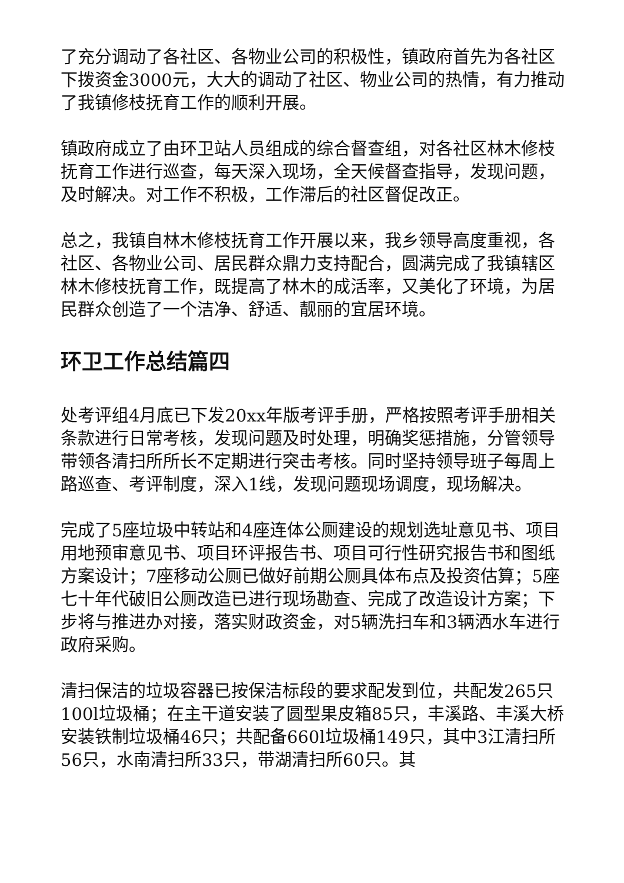了充分调动了各社区、各物业公司的积极性，镇政府首先为各社区下拨资金3000元，大大的调动了社区、物业公司的热情，有力推动了我镇修枝抚育工作的顺利开展。
镇政府成立了由环卫站人员组成的综合督查组，对各社区林木修枝抚育工作进行巡查，每天深入现场，全天候督查指导，发现问题，及时解决。对工作不积极，工作滞后的社区督促改正。
总之，我镇自林木修枝抚育工作开展以来，我乡领导高度重视，各社区、各物业公司、居民群众鼎力支持配合，圆满完成了我镇辖区林木修枝抚育工作，既提高了林木的成活率，又美化了环境，为居民群众创造了一个洁净、舒适、靓丽的宜居环境。
环卫工作总结篇四
处考评组4月底已下发20xx年版考评手册，严格按照考评手册相关条款进行日常考核，发现问题及时处理，明确奖惩措施，分管领导带领各清扫所所长不定期进行突击考核。同时坚持领导班子每周上路巡查、考评制度，深入1线，发现问题现场调度，现场解决。
完成了5座垃圾中转站和4座连体公厕建设的规划选址意见书、项目用地预审意见书、项目环评报告书、项目可行性研究报告书和图纸方案设计；7座移动公厕已做好前期公厕具体布点及投资估算；5座七十年代破旧公厕改造已进行现场勘查、完成了改造设计方案；下步将与推进办对接，落实财政资金，对5辆洗扫车和3辆洒水车进行政府采购。
清扫保洁的垃圾容器已按保洁标段的要求配发到位，共配发265只100l垃圾桶；在主干道安装了圆型果皮箱85只，丰溪路、丰溪大桥安装铁制垃圾桶46只；共配备660l垃圾桶149只，其中3江清扫所56只，水南清扫所33只，带湖清扫所60只。其